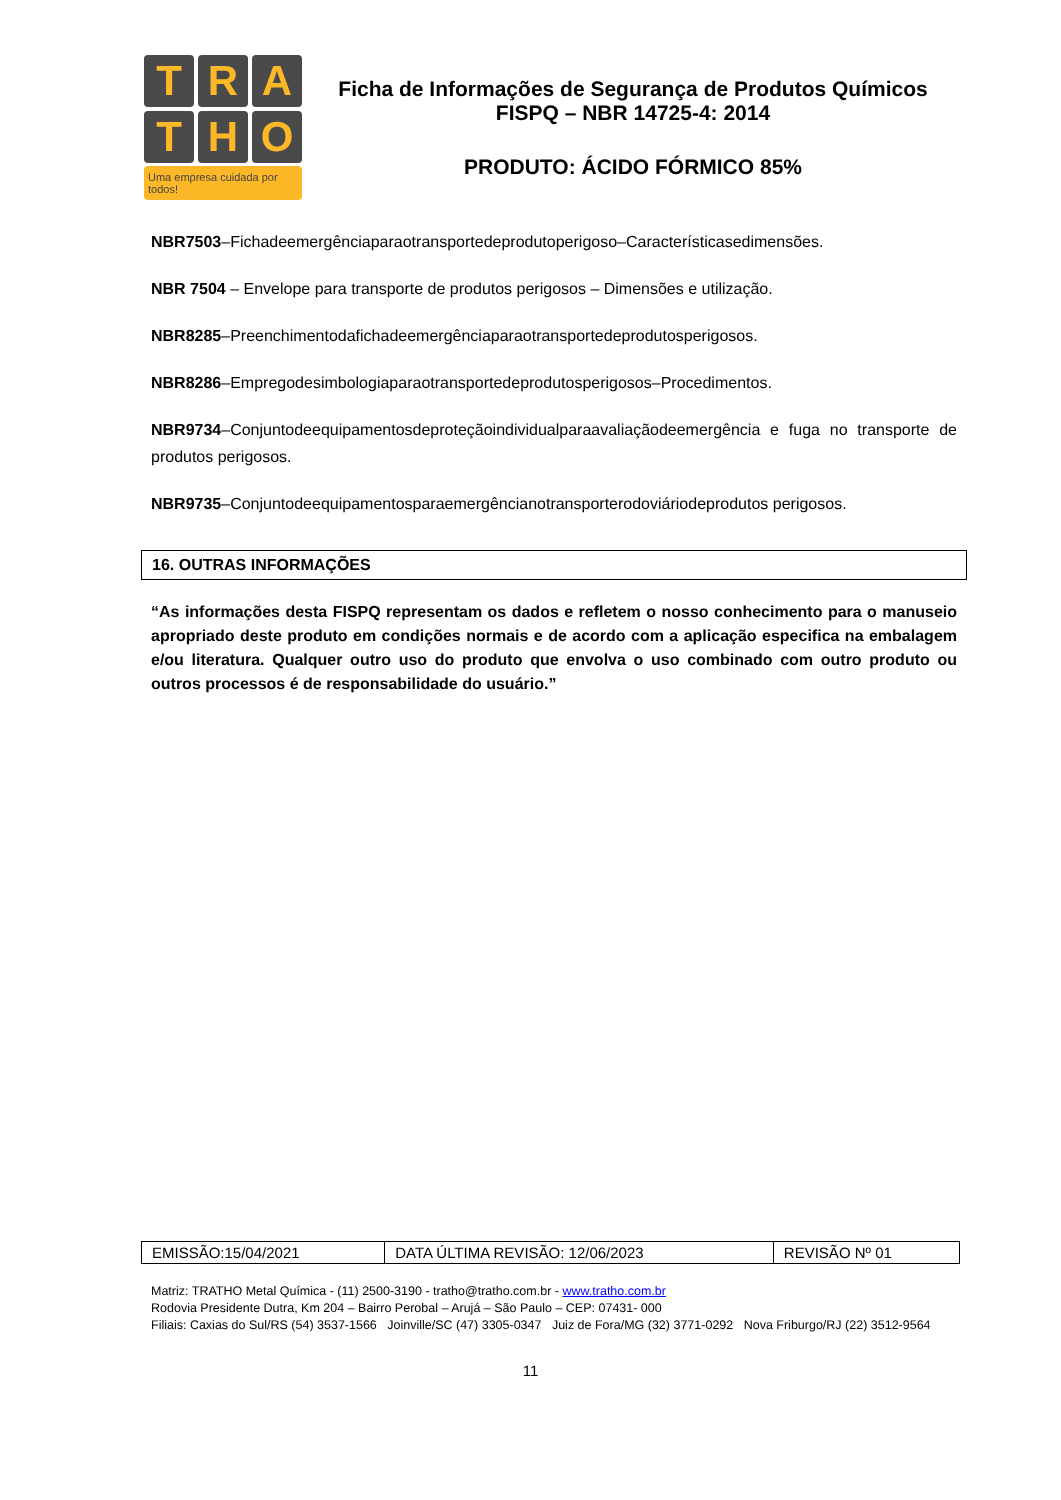T
R
A
T
H
O
Uma empresa cuidada por todos!
Ficha de Informações de Segurança de Produtos Químicos
FISPQ – NBR 14725-4: 2014
PRODUTO: ÁCIDO FÓRMICO 85%
NBR7503–Fichadeemergênciaparaotransportedeprodutoperigoso–Característicasedimensões.
NBR 7504 – Envelope para transporte de produtos perigosos – Dimensões e utilização.
NBR8285–Preenchimentodafichadeemergênciaparaotransportedeprodutosperigosos.
NBR8286–Empregodesimbologiaparaotransportedeprodutosperigosos–Procedimentos.
NBR9734–Conjuntodeequipamentosdeproteçãoindividualparaavaliaçãodeemergência e fuga no transporte de produtos perigosos.
NBR9735–Conjuntodeequipamentosparaemergêncianotransporterodoviáriodeprodutos perigosos.
16. OUTRAS INFORMAÇÕES
“As informações desta FISPQ representam os dados e refletem o nosso conhecimento para o manuseio apropriado deste produto em condições normais e de acordo com a aplicação especifica na embalagem e/ou literatura. Qualquer outro uso do produto que envolva o uso combinado com outro produto ou outros processos é de responsabilidade do usuário.”
| EMISSÃO:15/04/2021 | DATA ÚLTIMA REVISÃO: 12/06/2023 | REVISÃO Nº 01 |
Matriz: TRATHO Metal Química - (11) 2500-3190 - tratho@tratho.com.br - www.tratho.com.br
Rodovia Presidente Dutra, Km 204 – Bairro Perobal – Arujá – São Paulo – CEP: 07431- 000
Filiais: Caxias do Sul/RS (54) 3537-1566 Joinville/SC (47) 3305-0347 Juiz de Fora/MG (32) 3771-0292 Nova Friburgo/RJ (22) 3512-9564
11